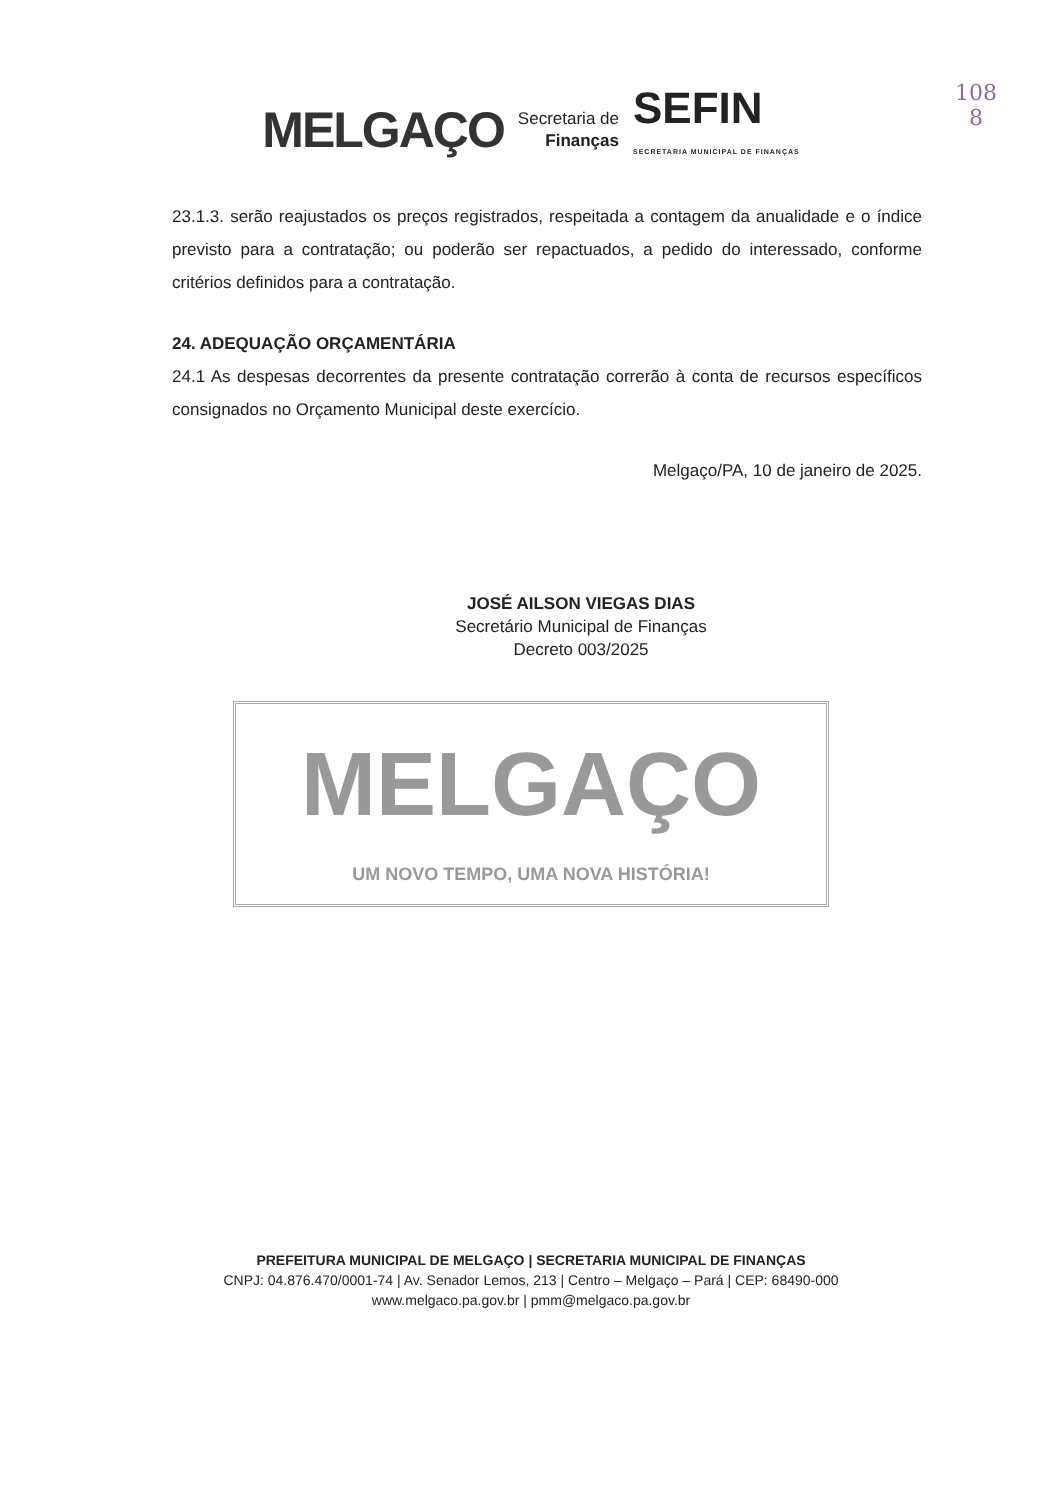MELGAÇO
Secretaria de
Finanças
SEFIN
SECRETARIA MUNICIPAL DE FINANÇAS
108
8
23.1.3. serão reajustados os preços registrados, respeitada a contagem da anualidade e o índice previsto para a contratação; ou poderão ser repactuados, a pedido do interessado, conforme critérios definidos para a contratação.
24. ADEQUAÇÃO ORÇAMENTÁRIA
24.1 As despesas decorrentes da presente contratação correrão à conta de recursos específicos consignados no Orçamento Municipal deste exercício.
Melgaço/PA, 10 de janeiro de 2025.
JOSÉ AILSON VIEGAS DIAS
Secretário Municipal de Finanças
Decreto 003/2025
MELGAÇO
UM NOVO TEMPO, UMA NOVA HISTÓRIA!
PREFEITURA MUNICIPAL DE MELGAÇO | SECRETARIA MUNICIPAL DE FINANÇAS
CNPJ: 04.876.470/0001-74 | Av. Senador Lemos, 213 | Centro – Melgaço – Pará | CEP: 68490-000
www.melgaco.pa.gov.br | pmm@melgaco.pa.gov.br